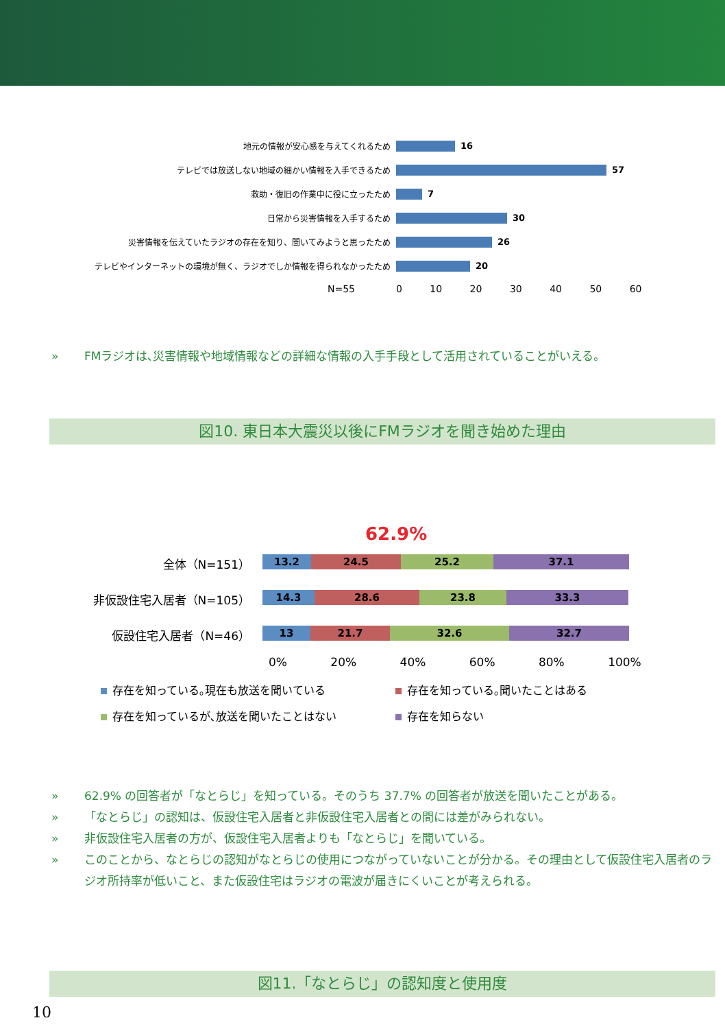地元の情報が安心感を与えてくれるため 16
テレビでは放送しない地域の細かい情報を入手できるため 57
救助・復旧の作業中に役に立ったため 7
日常から災害情報を入手するため 30
災害情報を伝えていたラジオの存在を知り、聞いてみようと思ったため 26
テレビやインターネットの環境が無く、ラジオでしか情報を得られなかったため 20
N=55 0 10 20 30 40 50 60
» FMラジオは､災害情報や地域情報などの詳細な情報の入手手段として活用されていることがいえる。
図10. 東日本大震災以後にFMラジオを聞き始めた理由
62.9%
全体（N=151）
13.2 24.5 25.2 37.1
非仮設住宅入居者（N=105）
14.3 28.6 23.8 33.3
仮設住宅入居者（N=46）
13 21.7 32.6 32.7
0% 20% 40% 60% 80% 100%
存在を知っている｡現在も放送を聞いている
存在を知っている｡聞いたことはある
存在を知っているが､放送を聞いたことはない
存在を知らない
» 62.9% の回答者が「なとらじ」を知っている。そのうち 37.7% の回答者が放送を聞いたことがある。
» 「なとらじ」の認知は、仮設住宅入居者と非仮設住宅入居者との間には差がみられない。
» 非仮設住宅入居者の方が、仮設住宅入居者よりも「なとらじ」を聞いている。
» このことから、なとらじの認知がなとらじの使用につながっていないことが分かる。その理由として仮設住宅入居者のラジオ所持率が低いこと、また仮設住宅はラジオの電波が届きにくいことが考えられる。
図11.「なとらじ」の認知度と使用度
10